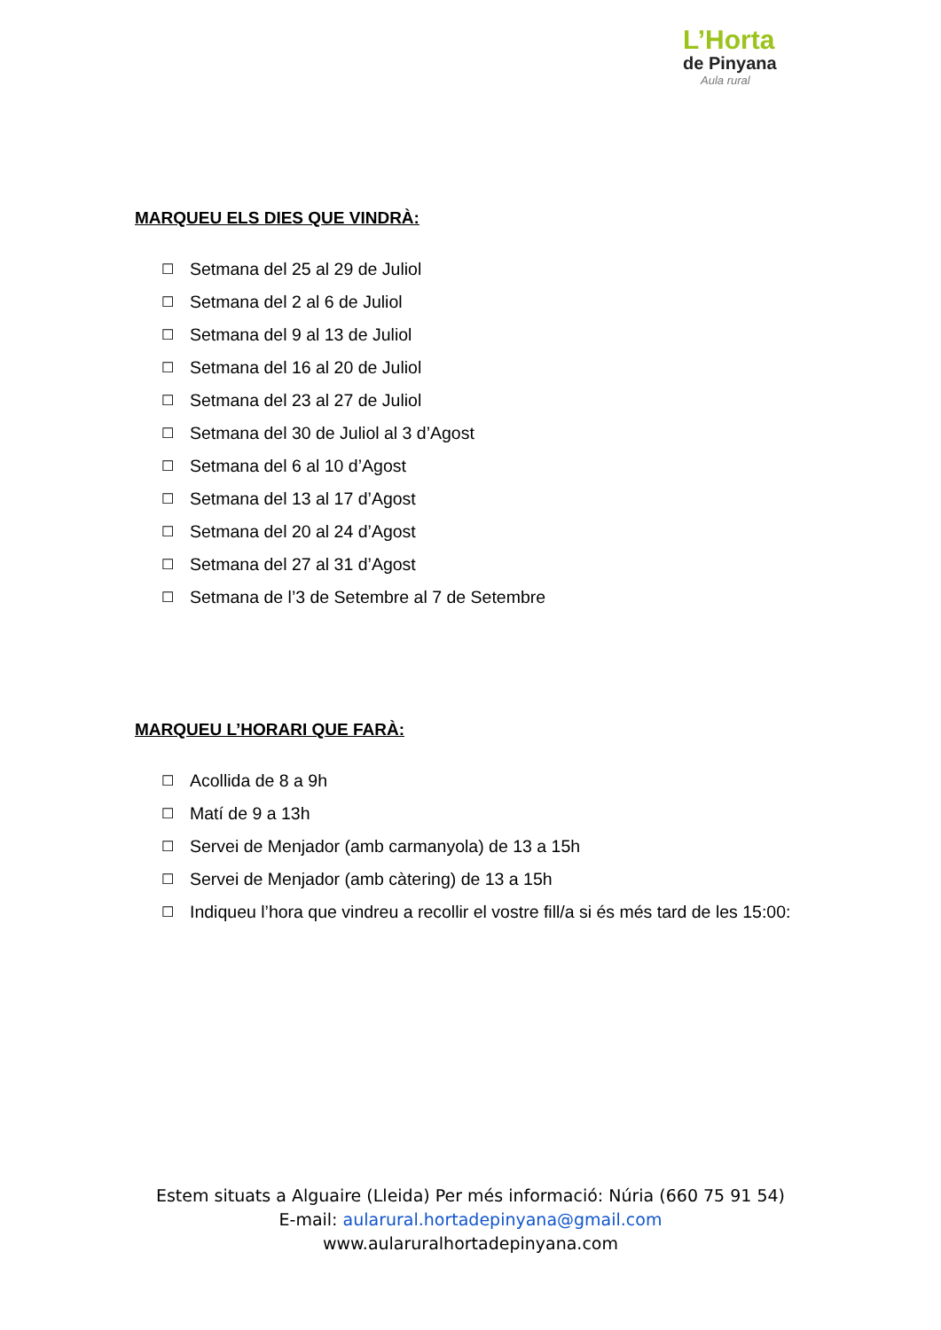L’Horta
de Pinyana
Aula rural
MARQUEU ELS DIES QUE VINDRÀ:
☐ Setmana del 25 al 29 de Juliol
☐ Setmana del 2 al 6 de Juliol
☐ Setmana del 9 al 13 de Juliol
☐ Setmana del 16 al 20 de Juliol
☐ Setmana del 23 al 27 de Juliol
☐ Setmana del 30 de Juliol al 3 d’Agost
☐ Setmana del 6 al 10 d’Agost
☐ Setmana del 13 al 17 d’Agost
☐ Setmana del 20 al 24 d’Agost
☐ Setmana del 27 al 31 d’Agost
☐ Setmana de l’3 de Setembre al 7 de Setembre
MARQUEU L’HORARI QUE FARÀ:
☐ Acollida de 8 a 9h
☐ Matí de 9 a 13h
☐ Servei de Menjador (amb carmanyola) de 13 a 15h
☐ Servei de Menjador (amb càtering) de 13 a 15h
☐ Indiqueu l’hora que vindreu a recollir el vostre fill/a si és més tard de les 15:00:
Estem situats a Alguaire (Lleida) Per més informació: Núria (660 75 91 54)
E-mail: aularural.hortadepinyana@gmail.com
www.aularuralhortadepinyana.com